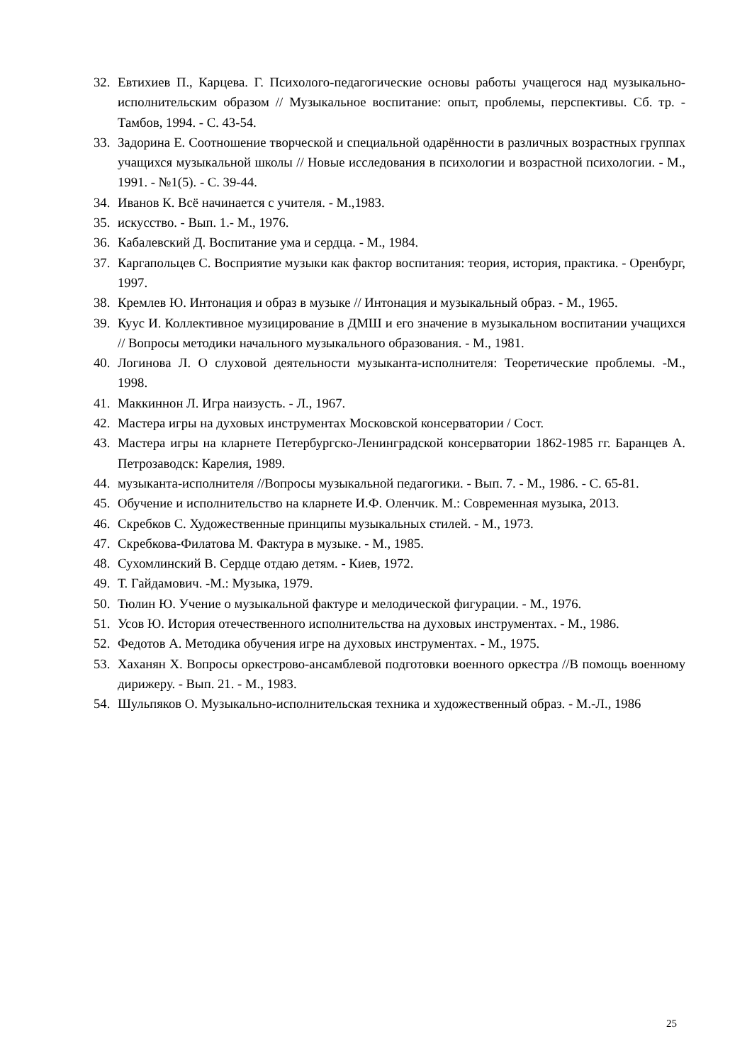32. Евтихиев П., Карцева. Г. Психолого-педагогические основы работы учащегося над музыкально-исполнительским образом // Музыкальное воспитание: опыт, проблемы, перспективы. Сб. тр. - Тамбов, 1994. - С. 43-54.
33. Задорина Е. Соотношение творческой и специальной одарённости в различных возрастных группах учащихся музыкальной школы // Новые исследования в психологии и возрастной психологии. - М., 1991. - №1(5). - С. 39-44.
34. Иванов К. Всё начинается с учителя. - М.,1983.
35. искусство. - Вып. 1.- М., 1976.
36. Кабалевский Д. Воспитание ума и сердца. - М., 1984.
37. Каргапольцев С. Восприятие музыки как фактор воспитания: теория, история, практика. - Оренбург, 1997.
38. Кремлев Ю. Интонация и образ в музыке // Интонация и музыкальный образ. - М., 1965.
39. Куус И. Коллективное музицирование в ДМШ и его значение в музыкальном воспитании учащихся // Вопросы методики начального музыкального образования. - М., 1981.
40. Логинова Л. О слуховой деятельности музыканта-исполнителя: Теоретические проблемы. -М., 1998.
41. Маккиннон Л. Игра наизусть. - Л., 1967.
42. Мастера игры на духовых инструментах Московской консерватории / Сост.
43. Мастера игры на кларнете Петербургско-Ленинградской консерватории 1862-1985 гг. Баранцев А. Петрозаводск: Карелия, 1989.
44. музыканта-исполнителя //Вопросы музыкальной педагогики. - Вып. 7. - М., 1986. - С. 65-81.
45. Обучение и исполнительство на кларнете И.Ф. Оленчик. М.: Современная музыка, 2013.
46. Скребков С. Художественные принципы музыкальных стилей. - М., 1973.
47. Скребкова-Филатова М. Фактура в музыке. - М., 1985.
48. Сухомлинский В. Сердце отдаю детям. - Киев, 1972.
49. Т. Гайдамович. -М.: Музыка, 1979.
50. Тюлин Ю. Учение о музыкальной фактуре и мелодической фигурации. - М., 1976.
51. Усов Ю. История отечественного исполнительства на духовых инструментах. - М., 1986.
52. Федотов А. Методика обучения игре на духовых инструментах. - М., 1975.
53. Хаханян Х. Вопросы оркестрово-ансамблевой подготовки военного оркестра //В помощь военному дирижеру. - Вып. 21. - М., 1983.
54. Шульпяков О. Музыкально-исполнительская техника и художественный образ. - М.-Л., 1986
25